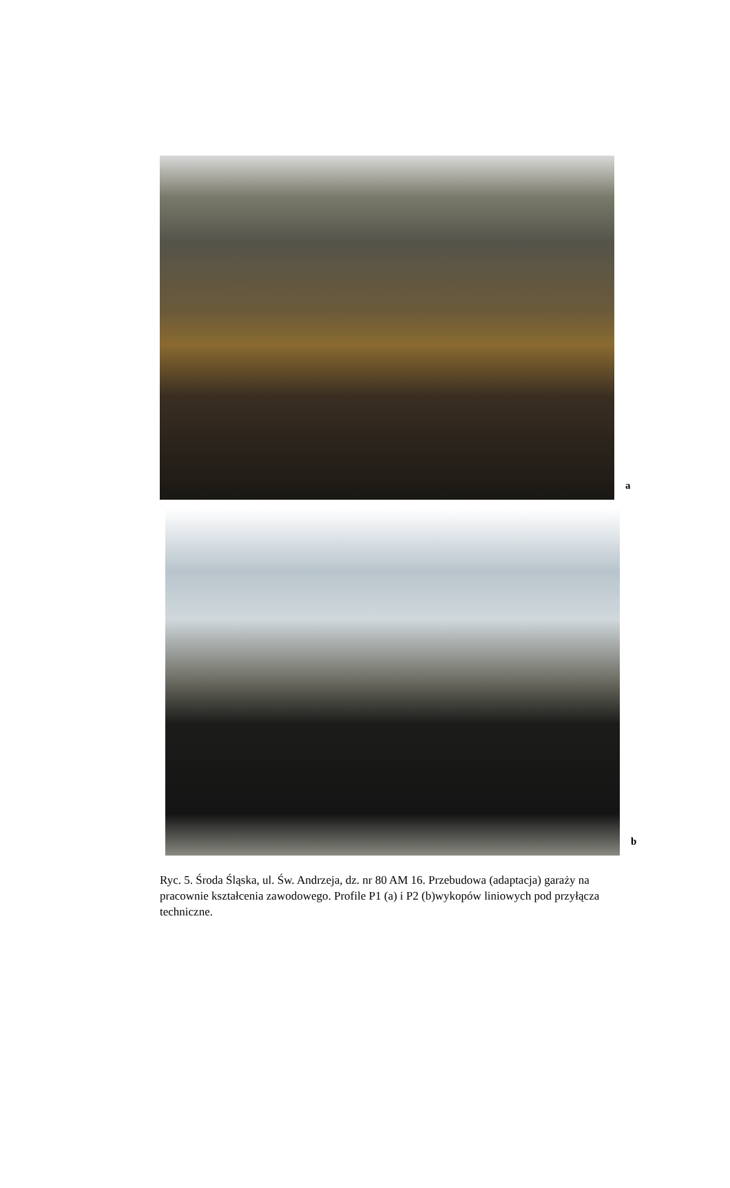a
b
Ryc. 5. Środa Śląska, ul. Św. Andrzeja, dz. nr 80 AM 16. Przebudowa (adaptacja) garaży na pracownie kształcenia zawodowego. Profile P1 (a) i P2 (b)wykopów liniowych pod przyłącza techniczne.